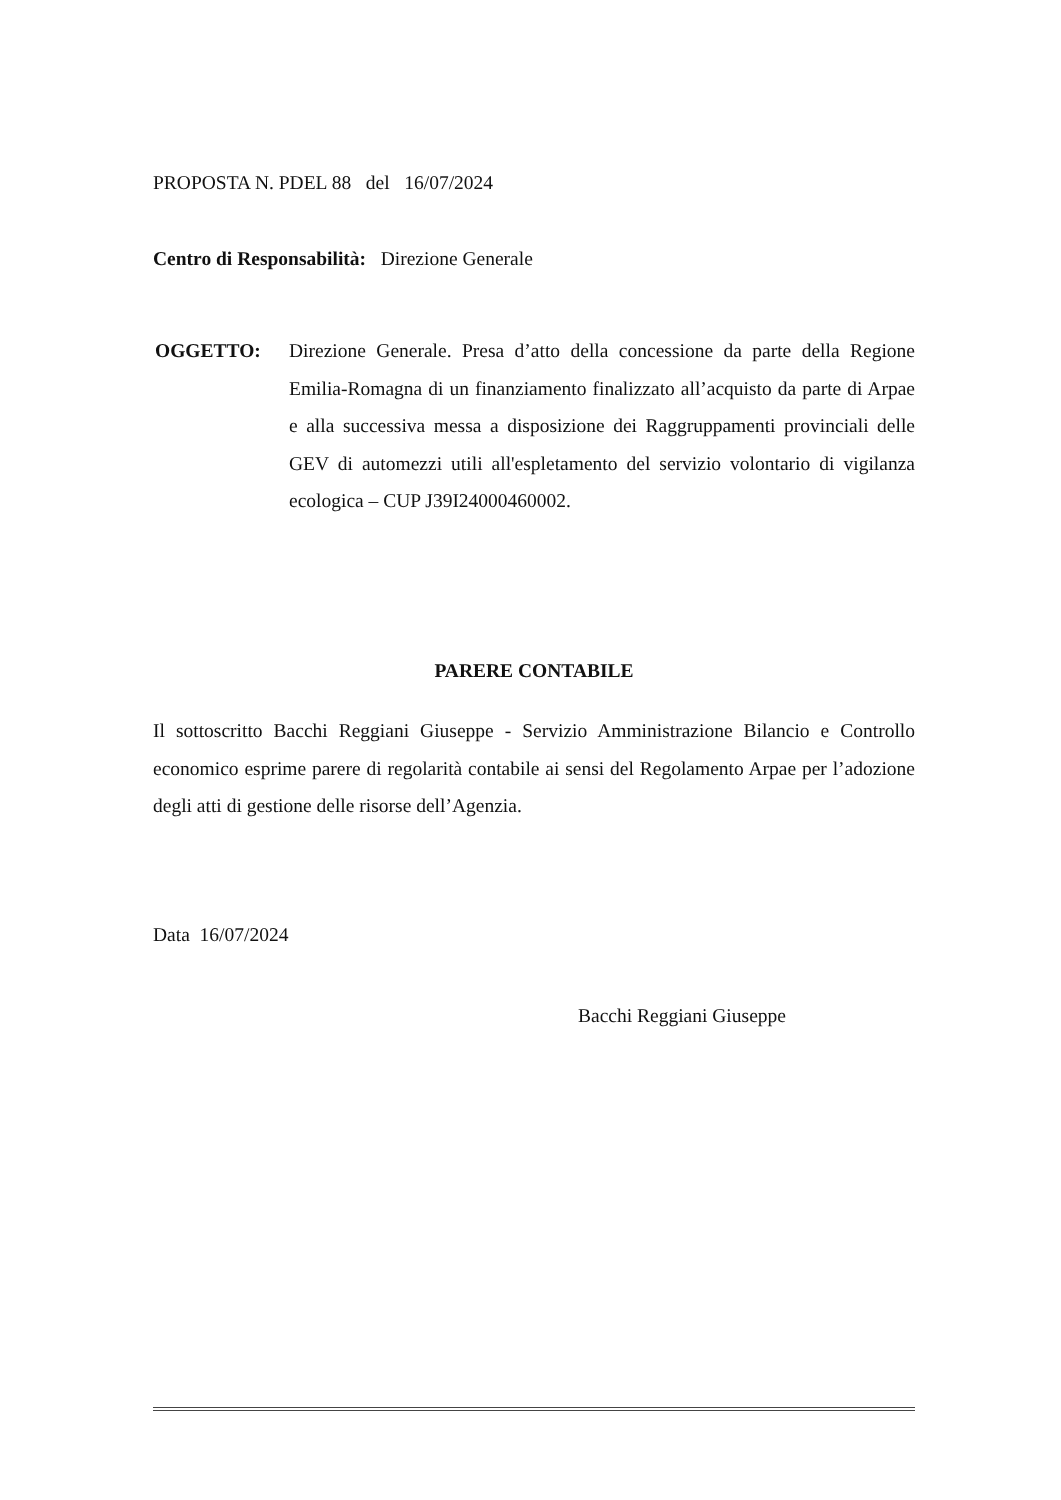PROPOSTA N. PDEL 88 del 16/07/2024
Centro di Responsabilità: Direzione Generale
OGGETTO:
Direzione Generale. Presa d’atto della concessione da parte della Regione Emilia-Romagna di un finanziamento finalizzato all’acquisto da parte di Arpae e alla successiva messa a disposizione dei Raggruppamenti provinciali delle GEV di automezzi utili all'espletamento del servizio volontario di vigilanza ecologica – CUP J39I24000460002.
PARERE CONTABILE
Il sottoscritto Bacchi Reggiani Giuseppe - Servizio Amministrazione Bilancio e Controllo economico esprime parere di regolarità contabile ai sensi del Regolamento Arpae per l’adozione degli atti di gestione delle risorse dell’Agenzia.
Data 16/07/2024
Bacchi Reggiani Giuseppe